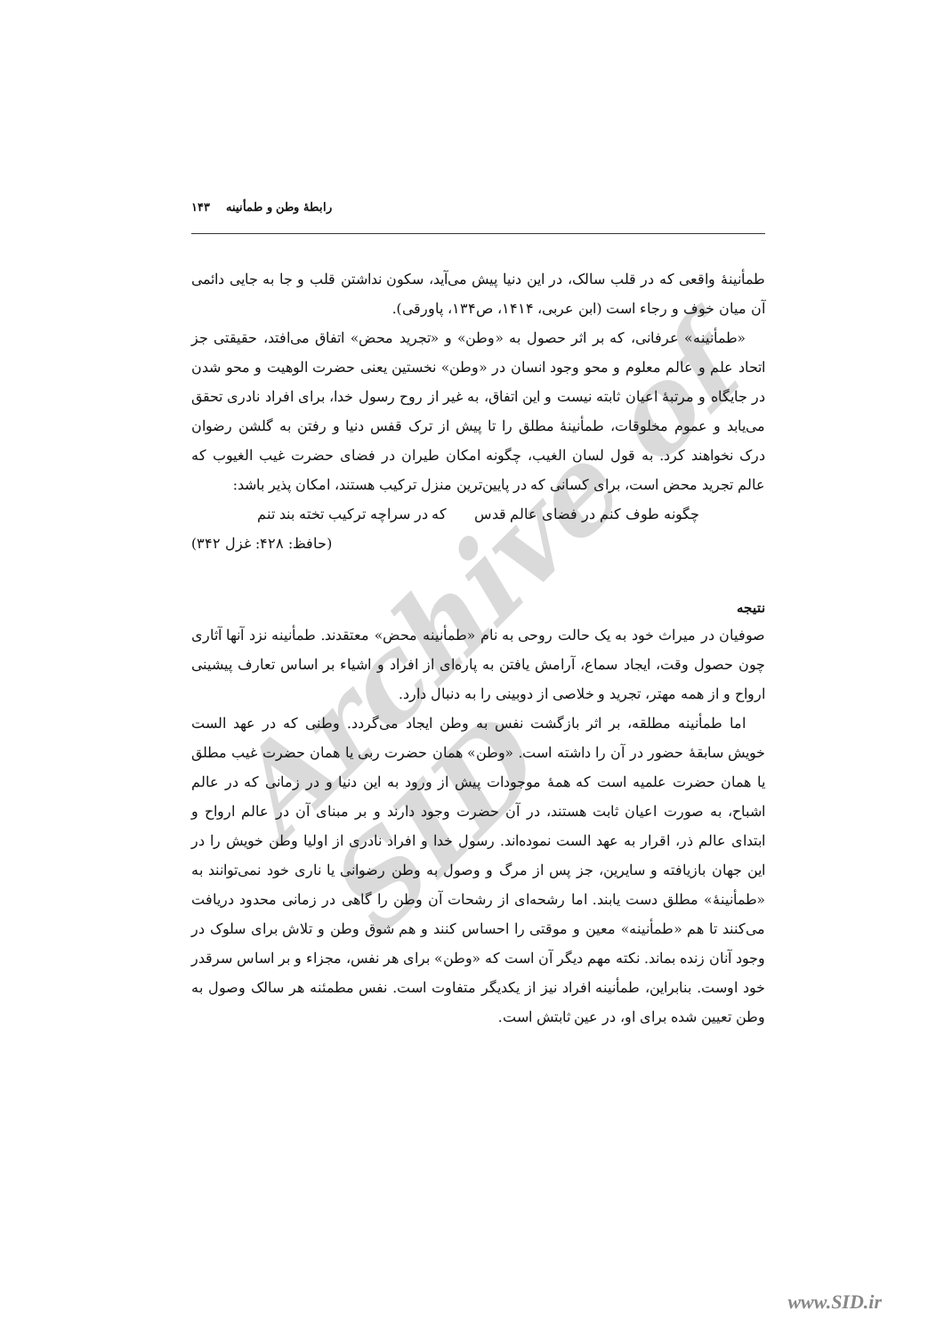Archive of SID
رابطهٔ وطن و طمأنینه ۱۴۳
طمأنینهٔ واقعی که در قلب سالک، در این دنیا پیش می‌آید، سکون نداشتن قلب و جا به جایی دائمی آن میان خوف و رجاء است (ابن عربی، ۱۴۱۴، ص۱۳۴، پاورقی).
«طمأنینه» عرفانی، که بر اثر حصول به «وطن» و «تجرید محض» اتفاق می‌افتد، حقیقتی جز اتحاد علم و عالم معلوم و محو وجود انسان در «وطن» نخستین یعنی حضرت الوهیت و محو شدن در جایگاه و مرتبهٔ اعیان ثابته نیست و این اتفاق، به غیر از روح رسول خدا، برای افراد نادری تحقق می‌یابد و عموم مخلوقات، طمأنینهٔ مطلق را تا پیش از ترک قفس دنیا و رفتن به گلشن رضوان درک نخواهند کرد. به قول لسان الغیب، چگونه امکان طیران در فضای حضرت غیب الغیوب که عالم تجرید محض است، برای کسانی که در پایین‌ترین منزل ترکیب هستند، امکان پذیر باشد:
چگونه طوف کنم در فضای عالم قدس که در سراچه ترکیب تخته بند تنم
(حافظ: ۴۲۸: غزل ۳۴۲)
نتیجه
صوفیان در میراث خود به یک حالت روحی به نام «طمأنینه محض» معتقدند. طمأنینه نزد آنها آثاری چون حصول وقت، ایجاد سماع، آرامش یافتن به پاره‌ای از افراد و اشیاء بر اساس تعارف پیشینی ارواح و از همه مهتر، تجرید و خلاصی از دوبینی را به دنبال دارد.
اما طمأنینه مطلقه، بر اثر بازگشت نفس به وطن ایجاد می‌گردد. وطنی که در عهد الست خویش سابقهٔ حضور در آن را داشته است. «وطن» همان حضرت ربی یا همان حضرت غیب مطلق یا همان حضرت علمیه است که همهٔ موجودات پیش از ورود به این دنیا و در زمانی که در عالم اشباح، به صورت اعیان ثابت هستند، در آن حضرت وجود دارند و بر مبنای آن در عالم ارواح و ابتدای عالم ذر، اقرار به عهد الست نموده‌اند. رسول خدا و افراد نادری از اولیا وطن خویش را در این جهان بازیافته و سایرین، جز پس از مرگ و وصول به وطن رضوانی یا ناری خود نمی‌توانند به «طمأنینهٔ» مطلق دست یابند. اما رشحه‌ای از رشحات آن وطن را گاهی در زمانی محدود دریافت می‌کنند تا هم «طمأنینه» معین و موقتی را احساس کنند و هم شوق وطن و تلاش برای سلوک در وجود آنان زنده بماند. نکته مهم دیگر آن است که «وطن» برای هر نفس، مجزاء و بر اساس سرقدر خود اوست. بنابراین، طمأنینه افراد نیز از یکدیگر متفاوت است. نفس مطمئنه هر سالک وصول به وطن تعیین شده برای او، در عین ثابتش است.
www.SID.ir